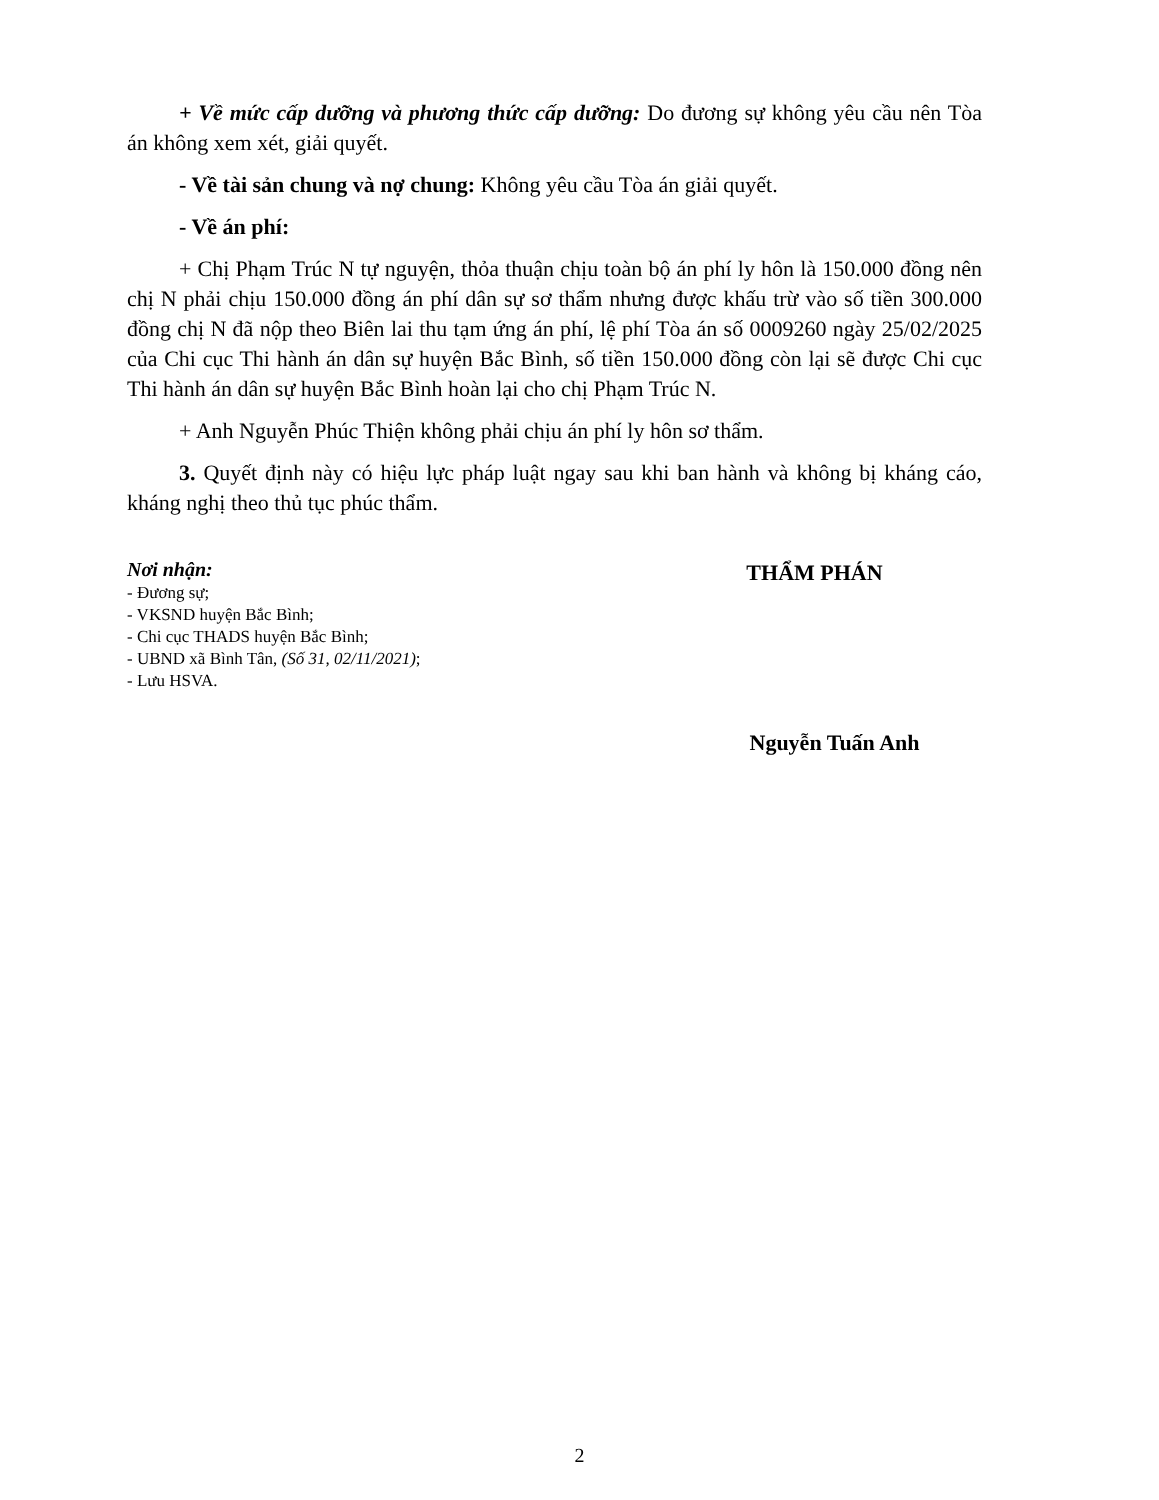+ Về mức cấp dưỡng và phương thức cấp dưỡng: Do đương sự không yêu cầu nên Tòa án không xem xét, giải quyết.
- Về tài sản chung và nợ chung: Không yêu cầu Tòa án giải quyết.
- Về án phí:
+ Chị Phạm Trúc N tự nguyện, thỏa thuận chịu toàn bộ án phí ly hôn là 150.000 đồng nên chị N phải chịu 150.000 đồng án phí dân sự sơ thẩm nhưng được khấu trừ vào số tiền 300.000 đồng chị N đã nộp theo Biên lai thu tạm ứng án phí, lệ phí Tòa án số 0009260 ngày 25/02/2025 của Chi cục Thi hành án dân sự huyện Bắc Bình, số tiền 150.000 đồng còn lại sẽ được Chi cục Thi hành án dân sự huyện Bắc Bình hoàn lại cho chị Phạm Trúc N.
+ Anh Nguyễn Phúc Thiện không phải chịu án phí ly hôn sơ thẩm.
3. Quyết định này có hiệu lực pháp luật ngay sau khi ban hành và không bị kháng cáo, kháng nghị theo thủ tục phúc thẩm.
Nơi nhận:
- Đương sự;
- VKSND huyện Bắc Bình;
- Chi cục THADS huyện Bắc Bình;
- UBND xã Bình Tân, (Số 31, 02/11/2021);
- Lưu HSVA.
THẨM PHÁN
Nguyễn Tuấn Anh
2